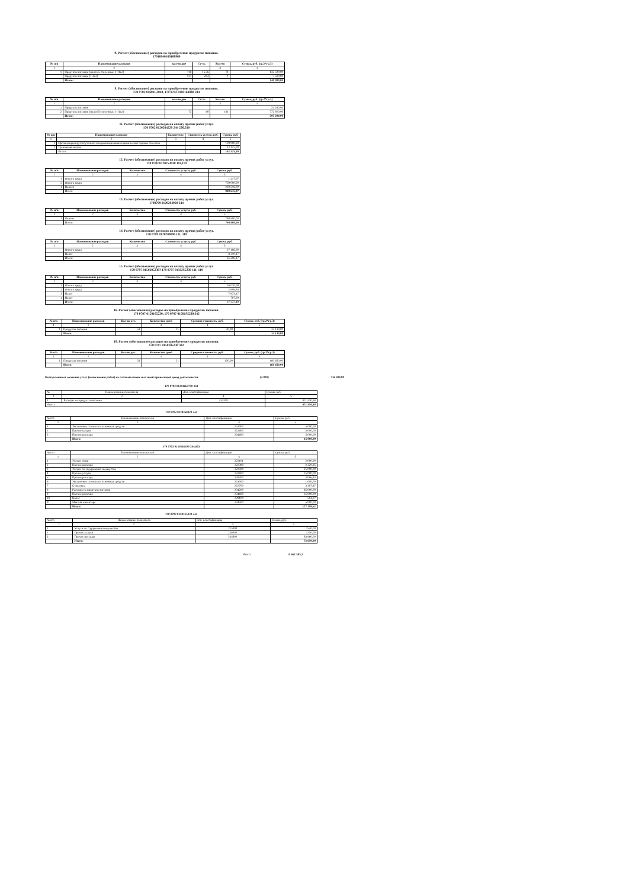9. Расчет (обоснование) расходов на приобретение продуктов питания.
17010040160106960
| № п/п | Наименование расходов | кол-во дне | Ст-ть | Кол-во | Сумма, руб. (гр.2*гр.3) |
| --- | --- | --- | --- | --- | --- |
| 1 | 2 | | | 3 | 4 |
| 1 | Продукты питания (малообеспеченные 1-11кл) | 118 | 15,76 | 71 | 132 500,00 |
| | Продукты питания (1-4кл) | 127 | 59,4 | 1 | 7 500,00 |
| | Итого: | | | | 140 000,00 |
9. Расчет (обоснование) расходов на приобретение продуктов питания.
170 0702 016011,3040, 170 0702 0160163040 244
| № п/п | Наименование расходов | кол-во дне | Ст-ть | Кол-во | Сумма, руб. (гр.2*гр.3) |
| --- | --- | --- | --- | --- | --- |
| 1 | 2 | | | 3 | 4 |
| 1 | Продукты питания | | | | 24 280,00 |
| 2 | Продукты питания (малообеспеченные 1-11кл) | 73 | 60 | 181 | 772 920,00 |
| | Итого: | | | | 797 200,00 |
11. Расчет (обоснование) расходов на оплату прочих работ услуг.
170 0702 0120264220 244 226,310
| № п/п | Наименование расходов | Количество | Стоимость услуги, руб. | Сумма, руб. |
| --- | --- | --- | --- | --- |
| 1 | 2 | 3 | 4 | 5 |
| 1 | Организация круглосуточной специализированной физической охраны объектов | | | 129 900,30 |
| 2 | Тревожная кнопка | | | 12 425,00 |
| | Итого: | | | 142 325,30 |
12. Расчет (обоснование) расходов на оплату прочих работ услуг.
170 0702 0120253030 111,119
| № п/п | Наименование расходов | Количество | Стоимость услуги, руб. | Сумма, руб. |
| --- | --- | --- | --- | --- |
| 1 | 2 | 3 | 4 | 5 |
| 1 | Оплата труда | | | 1 417,07 |
| 2 | Оплата труда | | | 759 000,00 |
| 4 | Налоги | | | 229 218,00 |
| | Итого: | | | 989 635,07 |
13. Расчет (обоснование) расходов на оплату прочих работ услуг.
1700709 0120204960 244
| № п/п | Наименование расходов | Количество | Стоимость услуги, руб. | Сумма, руб. |
| --- | --- | --- | --- | --- |
| 1 | 2 | 3 | 4 | 5 |
| 1 | Охрана | | | 790 800,00 |
| | Итого: | | | 790 800,00 |
14. Расчет (обоснование) расходов на оплату прочих работ услуг.
170 0709 0120209090 111, 119
| № п/п | Наименование расходов | Количество | Стоимость услуги, руб. | Сумма, руб. |
| --- | --- | --- | --- | --- |
| 1 | 2 | 3 | 4 | 5 |
| | Оплата труда | | | 27 186,00 |
| | Налог | | | 8 210,17 |
| | Итого: | | | 35 396,17 |
15. Расчет (обоснование) расходов на оплату прочих работ услуг.
170 0707 0150205230? 170 0707 01502S5230 111, 119
| № п/п | Наименование расходов | Количество | Стоимость услуги, руб. | Сумма, руб. |
| --- | --- | --- | --- | --- |
| 1 | 2 | 3 | 4 | 5 |
| 1 | Оплата труда | | | 26 070,09 |
| 2 | Оплата труда | | | 2 606,94 |
| 3 | Налог | | | 7 873,17 |
| 4 | Налог | | | 787,29 |
| | Итого: | | | 37 337,49 |
16. Расчет (обоснование) расходов на приобретение продуктов питания.
170 0707 0150165230, 170 0707 01501S5230 342
| № п/п | Наименование расходов | Кол-во дет. | Количество дней | Средняя стоимость, руб. | Сумма, руб. (гр.2*гр.3) |
| --- | --- | --- | --- | --- | --- |
| 1 | 2 | | 3 | 4 | 5 |
| 1 | Продукты питания | 51 | 21 | 30,00 | 32 130,00 |
| | Итого: | | | | 32 130,00 |
16. Расчет (обоснование) расходов на приобретение продуктов питания.
170 0707 0150105230 342
| № п/п | Наименование расходов | Кол-во дет. | Количество дней | Средняя стоимость, руб. | Сумма, руб. (гр.2*гр.3) |
| --- | --- | --- | --- | --- | --- |
| 1 | 2 | | 3 | 4 | 5 |
| 1 | Продукты питания | 51 | 21 | 150,00 | 160 650,00 |
| | Итого: | | | | 160 650,00 |
Поступления от оказания услуг (выполнения работ) на платной основе и от иной приносящей доход деятельности (2.000) 736 400,00
170 0702 01201667770 244
| № | Наименование показателя | Доп. классификация | Сумма, руб. |
| 1 | 2 | 4 | 5 |
| 1 | Расходы на продукты питания | 234200 | 471 450,38 |
| Итого: | | | 471 450,38 |
170 0702 0120260320 244
| № п/п | Наименование показателя | Доп. классификация | Сумма, руб. |
| 1 | 2 | 4 | 5 |
| 1 | Увеличение стоимости основных средств | 231000 | 5 000,00 |
| 2 | Прочие услуги | 222600 | 5 000,00 |
| 3 | Прочие расходы | 234600 | 5 000,00 |
| | Итого: | | 15 000,00 |
170 0702 0120261200 244,853
| № п/п | Наименование показателя | Доп. классификация | Сумма, руб. |
| 1 | 2 | 4 | 5 |
| 1 | Услуги связи | 222101 | 2 000,00 |
| 2 | Прочие расходы | 222300 | 2 320,85 |
| 3 | Услуги по содержанию имущества | 222500 | 25 000,00 |
| 4 | Прочие услуги | 222600 | 25 000,00 |
| 5 | Прочие расходы | 229200 | 3 086,83 |
| 6 | Увеличение стоимости основных средств | 231000 | 1 000,00 |
| 7 | Страховка | 222700 | 3 387,87 |
| 8 | Расходы на продукты питания | 234200 | 85 000,00 |
| 9 | Прочие расходы | 234600 | 25 000,00 |
| 10 | Налог | 229100 | 504,07 |
| 11 | Мягкий инвентарь | 234500 | 5 000,00 |
| | Итого: | | 177 299,62 |
170 0707 01501S5230 244
| № п/п | Наименование показателя | Доп. классификация | Сумма, руб. |
| 1 | 2 | 4 | 5 |
| 1 | Услуги по содержанию имущества | 225000 | 7540,00 |
| 2 | Прочие услуги | 226000 | 1250,00 |
| 3 | Прочие расходы | 234600 | 63 860,00 |
| | Итого: | | 72 650,00 |
Итого: 15 661 505,2